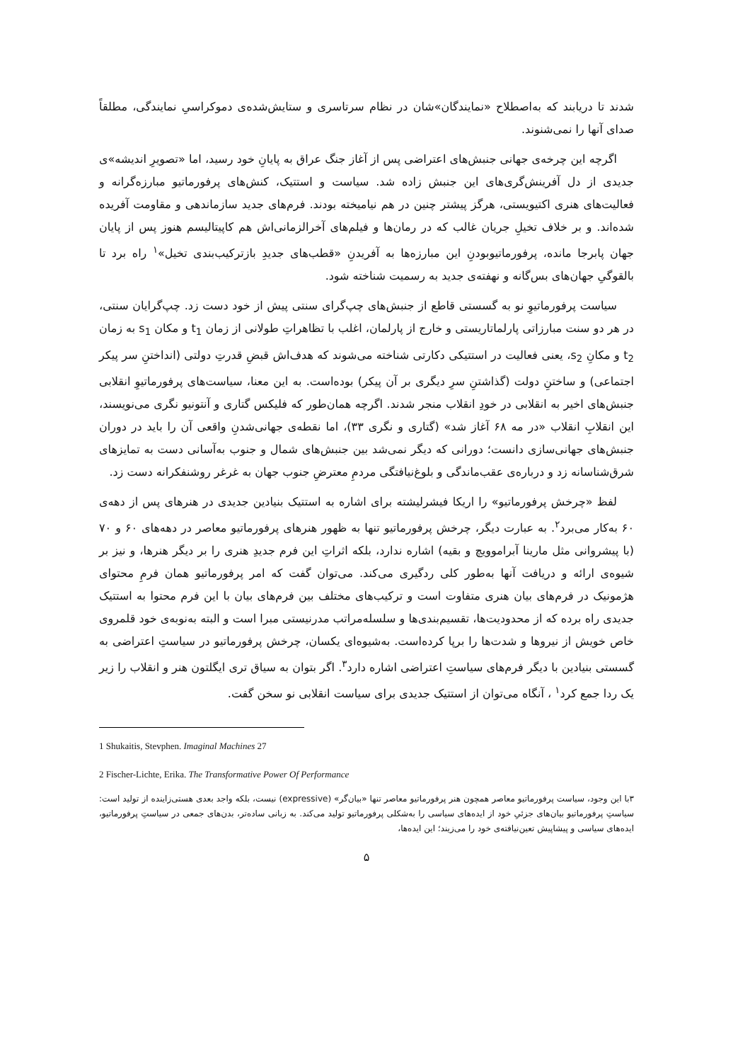شدند تا دریابند که به‌اصطلاح «نمایندگان»شان در نظام سرتاسری و ستایش‌شده‌ی دموکراسیِ نمایندگی، مطلقاً صدای آنها را نمی‌شنوند.
اگرچه این چرخه‌ی جهانی جنبش‌های اعتراضی پس از آغاز جنگ عراق به پایانِ خود رسید، اما «تصویرِ اندیشه»ی جدیدی از دل آفرینش‌گری‌های این جنبش زاده شد. سیاست و استتیک، کنش‌های پرفورماتیو مبارزه‌گرانه و فعالیت‌های هنری اکتیویستی، هرگز پیشتر چنین در هم نیامیخته بودند. فرم‌های جدید سازماندهی و مقاومت آفریده شده‌اند. و بر خلاف تخیلِ جریان غالب که در رمان‌ها و فیلم‌های آخرالزمانی‌اش هم کاپیتالیسم هنوز پس از پایان جهان پابرجا مانده، پرفورماتیوبودنِ این مبارزه‌ها به آفریدنِ «قطب‌های جدیدِ بازترکیب‌بندی تخیل»<sup>۱</sup> راه برد تا بالقوگیِ جهان‌های بس‌گانه و نهفته‌ی جدید به رسمیت شناخته شود.
سیاست پرفورماتیوِ نو به گسستی قاطع از جنبش‌های چپ‌گرای سنتی پیش از خود دست زد. چپ‌گرایان سنتی، در هر دو سنت مبارزاتی پارلماتاریستی و خارج از پارلمان، اغلب با تظاهراتِ طولانی از زمان t<sub>1</sub> و مکان s<sub>1</sub> به زمان t<sub>2</sub> و مکانِ s<sub>2</sub>، یعنی فعالیت در استتیکی دکارتی شناخته می‌شوند که هدف‌اش قبضِ قدرتِ دولتی (انداختنِ سر پیکر اجتماعی) و ساختنِ دولت (گذاشتنِ سرِ دیگری بر آن پیکر) بوده‌است. به این معنا، سیاست‌های پرفورماتیوِ انقلابی جنبش‌های اخیر به انقلابی در خودِ انقلاب منجر شدند. اگرچه همان‌طور که فلیکس گتاری و آنتونیو نگری می‌نویسند، این انقلابِ انقلاب «در مه ۶۸ آغاز شد» (گتاری و نگری ۳۳)، اما نقطه‌ی جهانی‌شدنِ واقعی آن را باید در دوران جنبش‌های جهانی‌سازی دانست؛ دورانی که دیگر نمی‌شد بین جنبش‌های شمال و جنوب به‌آسانی دست به تمایزهای شرق‌شناسانه زد و درباره‌ی عقب‌ماندگی و بلوغ‌نیافتگی مردمِ معترضِ جنوب جهان به غرغر روشنفکرانه دست زد.
لفظ «چرخش پرفورماتیو» را اریکا فیشرلیشته برای اشاره به استتیک بنیادین جدیدی در هنرهای پس از دهه‌ی ۶۰ به‌کار می‌برد<sup>۲</sup>. به عبارت دیگر، چرخش پرفورماتیو تنها به ظهور هنرهای پرفورماتیو معاصر در دهه‌های ۶۰ و ۷۰ (با پیشروانی مثل مارینا آبراموویچ و بقیه) اشاره ندارد، بلکه اثراتِ این فرم جدیدِ هنری را بر دیگر هنرها، و نیز بر شیوه‌ی ارائه و دریافت آنها به‌طور کلی ردگیری می‌کند. می‌توان گفت که امر پرفورماتیو همان فرمِ محتوای هژمونیک در فرم‌های بیان هنری متفاوت است و ترکیب‌های مختلف بین فرم‌های بیان با این فرم محتوا به استتیک جدیدی راه برده که از محدودیت‌ها، تقسیم‌بندی‌ها و سلسله‌مراتب مدرنیستی مبرا است و البته به‌نوبه‌ی خود قلمروی خاص خویش از نیروها و شدت‌ها را برپا کرده‌است. به‌شیوه‌ای یکسان، چرخش پرفورماتیو در سیاستِ اعتراضی به گسستی بنیادین با دیگر فرم‌های سیاستِ اعتراضی اشاره دارد<sup>۳</sup>. اگر بتوان به سیاق تری ایگلتون هنر و انقلاب را زیر یک ردا جمع کرد<sup>۱</sup> ، آنگاه می‌توان از استتیک جدیدی برای سیاست انقلابی نو سخن گفت.
1 Shukaitis, Stevphen. Imaginal Machines 27
2 Fischer-Lichte, Erika. The Transformative Power Of Performance
۳با این وجود، سیاست پرفورماتیو معاصر همچون هنر پرفورماتیو معاصر تنها «بیان‌گر» (expressive) نیست، بلکه واجد بعدی هستی‌زاینده از تولید است: سیاستِ پرفورماتیو بیان‌های جزئیِ خود از ایده‌های سیاسی را به‌شکلی پرفورماتیو تولید می‌کند. به زبانی ساده‌تر، بدن‌های جمعی در سیاستِ پرفورماتیو، ایده‌های سیاسی و پیشاپیش تعین‌نیافته‌ی خود را می‌زیند؛ این ایده‌ها،
۵